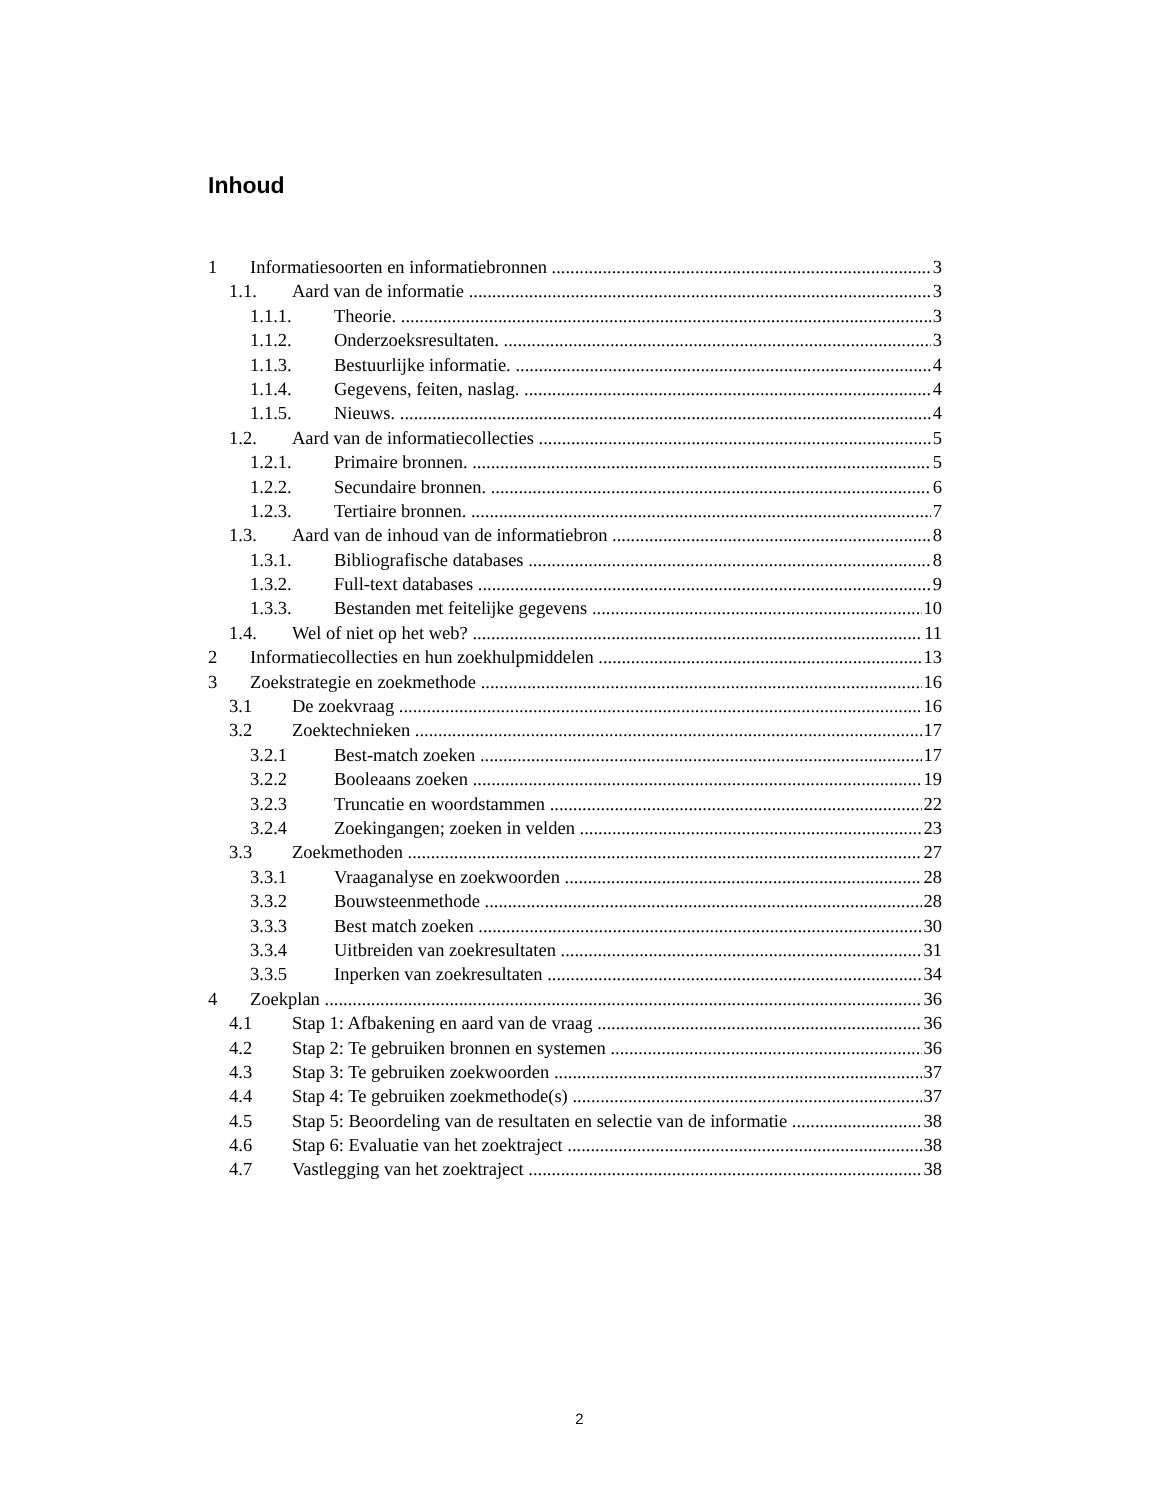Inhoud
1 Informatiesoorten en informatiebronnen 3
1.1. Aard van de informatie 3
1.1.1. Theorie. 3
1.1.2. Onderzoeksresultaten. 3
1.1.3. Bestuurlijke informatie. 4
1.1.4. Gegevens, feiten, naslag. 4
1.1.5. Nieuws. 4
1.2. Aard van de informatiecollecties 5
1.2.1. Primaire bronnen. 5
1.2.2. Secundaire bronnen. 6
1.2.3. Tertiaire bronnen. 7
1.3. Aard van de inhoud van de informatiebron 8
1.3.1. Bibliografische databases 8
1.3.2. Full-text databases 9
1.3.3. Bestanden met feitelijke gegevens 10
1.4. Wel of niet op het web? 11
2 Informatiecollecties en hun zoekhulpmiddelen 13
3 Zoekstrategie en zoekmethode 16
3.1 De zoekvraag 16
3.2 Zoektechnieken 17
3.2.1 Best-match zoeken 17
3.2.2 Booleaans zoeken 19
3.2.3 Truncatie en woordstammen 22
3.2.4 Zoekingangen; zoeken in velden 23
3.3 Zoekmethoden 27
3.3.1 Vraaganalyse en zoekwoorden 28
3.3.2 Bouwsteenmethode 28
3.3.3 Best match zoeken 30
3.3.4 Uitbreiden van zoekresultaten 31
3.3.5 Inperken van zoekresultaten 34
4 Zoekplan 36
4.1 Stap 1: Afbakening en aard van de vraag 36
4.2 Stap 2: Te gebruiken bronnen en systemen 36
4.3 Stap 3: Te gebruiken zoekwoorden 37
4.4 Stap 4: Te gebruiken zoekmethode(s) 37
4.5 Stap 5: Beoordeling van de resultaten en selectie van de informatie 38
4.6 Stap 6: Evaluatie van het zoektraject 38
4.7 Vastlegging van het zoektraject 38
2